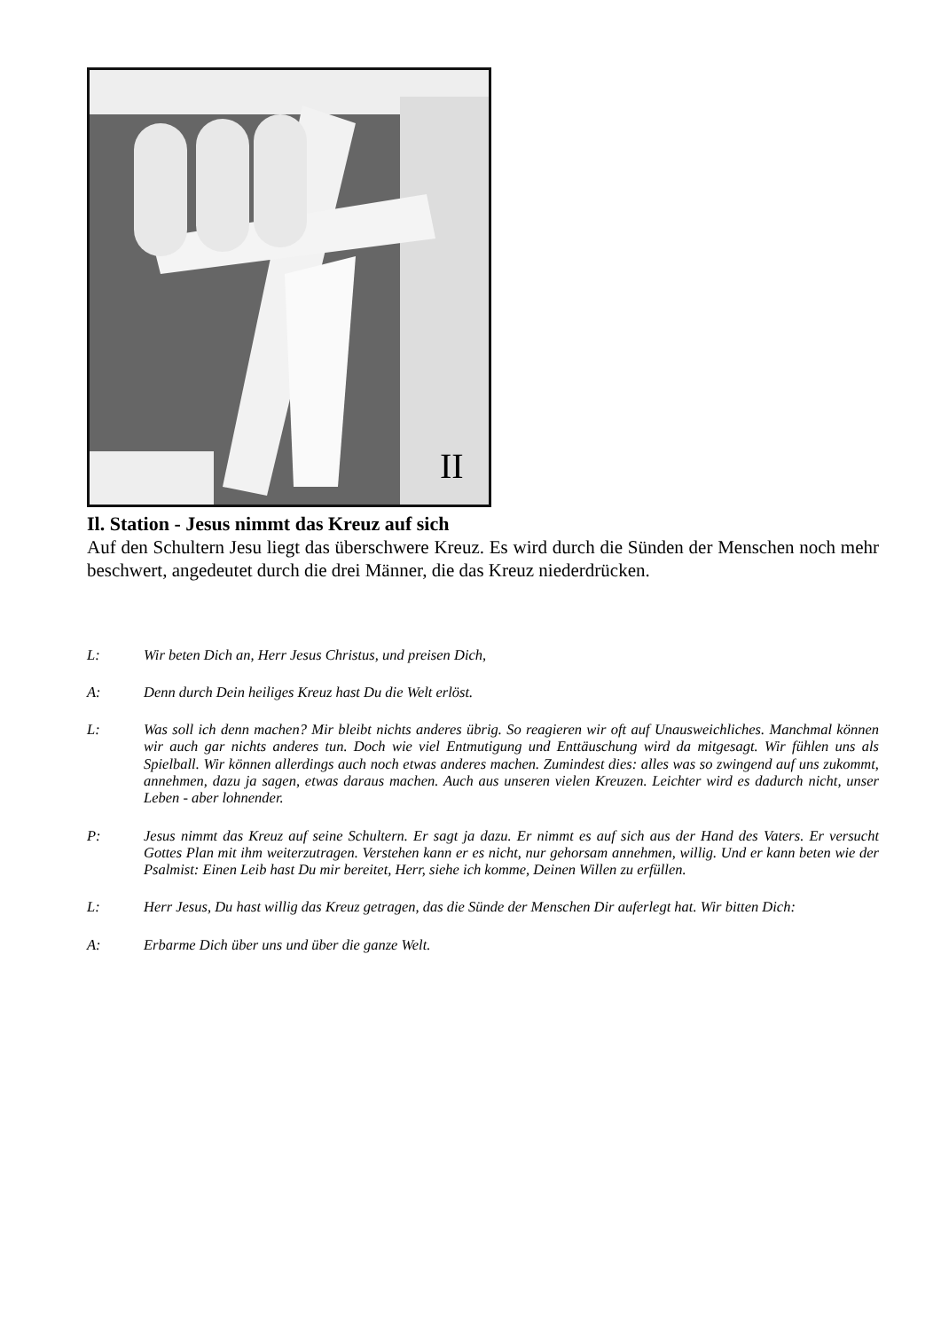II
Il. Station - Jesus nimmt das Kreuz auf sich
Auf den Schultern Jesu liegt das überschwere Kreuz. Es wird durch die Sünden der Menschen noch mehr beschwert, angedeutet durch die drei Männer, die das Kreuz niederdrücken.
L: Wir beten Dich an, Herr Jesus Christus, und preisen Dich,
A: Denn durch Dein heiliges Kreuz hast Du die Welt erlöst.
L: Was soll ich denn machen? Mir bleibt nichts anderes übrig. So reagieren wir oft auf Unausweichliches. Manchmal können wir auch gar nichts anderes tun. Doch wie viel Entmutigung und Enttäuschung wird da mitgesagt. Wir fühlen uns als Spielball. Wir können allerdings auch noch etwas anderes machen. Zumindest dies: alles was so zwingend auf uns zukommt, annehmen, dazu ja sagen, etwas daraus machen. Auch aus unseren vielen Kreuzen. Leichter wird es dadurch nicht, unser Leben - aber lohnender.
P: Jesus nimmt das Kreuz auf seine Schultern. Er sagt ja dazu. Er nimmt es auf sich aus der Hand des Vaters. Er versucht Gottes Plan mit ihm weiterzutragen. Verstehen kann er es nicht, nur gehorsam annehmen, willig. Und er kann beten wie der Psalmist: Einen Leib hast Du mir bereitet, Herr, siehe ich komme, Deinen Willen zu erfüllen.
L: Herr Jesus, Du hast willig das Kreuz getragen, das die Sünde der Menschen Dir auferlegt hat. Wir bitten Dich:
A: Erbarme Dich über uns und über die ganze Welt.